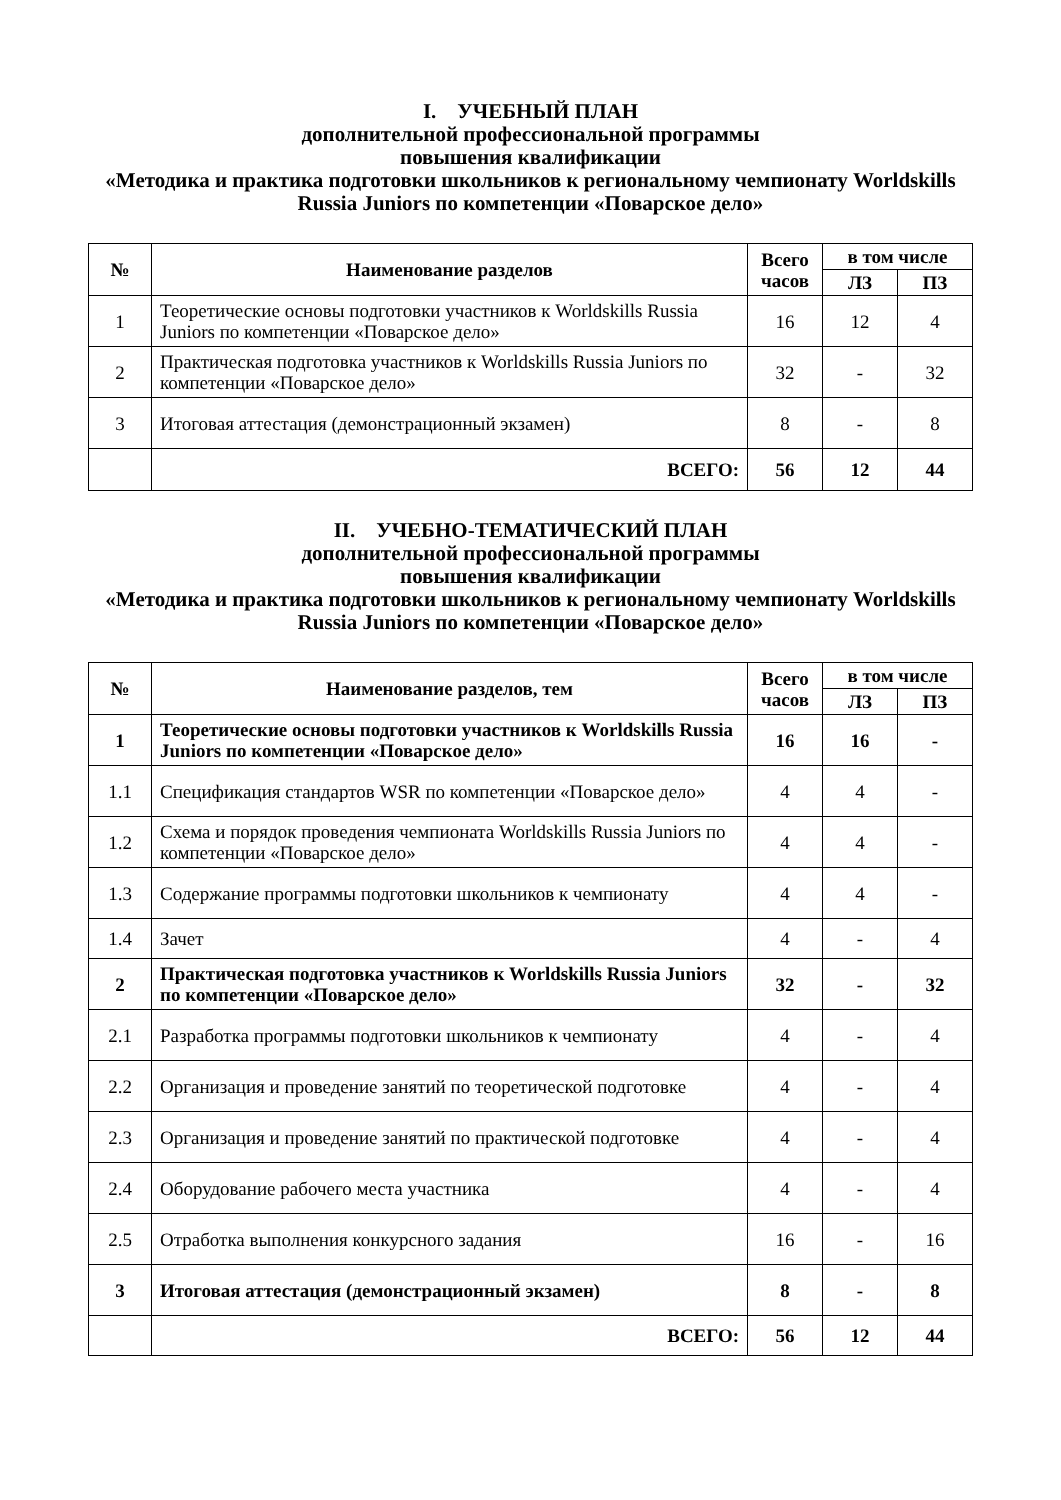I. УЧЕБНЫЙ ПЛАН
дополнительной профессиональной программы
повышения квалификации
«Методика и практика подготовки школьников к региональному чемпионату Worldskills Russia Juniors по компетенции «Поварское дело»
| № | Наименование разделов | Всего часов | в том числе | |
| --- | --- | --- | --- | --- |
| | | | ЛЗ | ПЗ |
| 1 | Теоретические основы подготовки участников к Worldskills Russia Juniors по компетенции «Поварское дело» | 16 | 12 | 4 |
| 2 | Практическая подготовка участников к Worldskills Russia Juniors по компетенции «Поварское дело» | 32 | - | 32 |
| 3 | Итоговая аттестация (демонстрационный экзамен) | 8 | - | 8 |
| | ВСЕГО: | 56 | 12 | 44 |
II. УЧЕБНО-ТЕМАТИЧЕСКИЙ ПЛАН
дополнительной профессиональной программы
повышения квалификации
«Методика и практика подготовки школьников к региональному чемпионату Worldskills Russia Juniors по компетенции «Поварское дело»
| № | Наименование разделов, тем | Всего часов | в том числе | |
| --- | --- | --- | --- | --- |
| | | | ЛЗ | ПЗ |
| 1 | Теоретические основы подготовки участников к Worldskills Russia Juniors по компетенции «Поварское дело» | 16 | 16 | - |
| 1.1 | Спецификация стандартов WSR по компетенции «Поварское дело» | 4 | 4 | - |
| 1.2 | Схема и порядок проведения чемпионата Worldskills Russia Juniors по компетенции «Поварское дело» | 4 | 4 | - |
| 1.3 | Содержание программы подготовки школьников к чемпионату | 4 | 4 | - |
| 1.4 | Зачет | 4 | - | 4 |
| 2 | Практическая подготовка участников к Worldskills Russia Juniors по компетенции «Поварское дело» | 32 | - | 32 |
| 2.1 | Разработка программы подготовки школьников к чемпионату | 4 | - | 4 |
| 2.2 | Организация и проведение занятий по теоретической подготовке | 4 | - | 4 |
| 2.3 | Организация и проведение занятий по практической подготовке | 4 | - | 4 |
| 2.4 | Оборудование рабочего места участника | 4 | - | 4 |
| 2.5 | Отработка выполнения конкурсного задания | 16 | - | 16 |
| 3 | Итоговая аттестация (демонстрационный экзамен) | 8 | - | 8 |
| | ВСЕГО: | 56 | 12 | 44 |